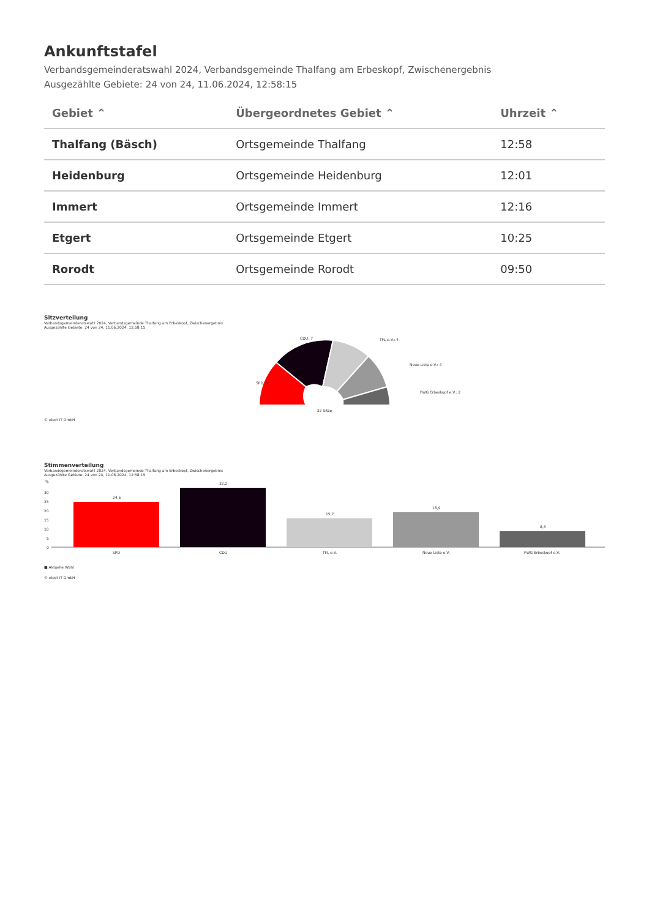Ankunftstafel
Verbandsgemeinderatswahl 2024, Verbandsgemeinde Thalfang am Erbeskopf, Zwischenergebnis
Ausgezählte Gebiete: 24 von 24, 11.06.2024, 12:58:15
| Gebiet ⌃ | Übergeordnetes Gebiet ⌃ | Uhrzeit ⌃ |
| --- | --- | --- |
| Thalfang (Bäsch) | Ortsgemeinde Thalfang | 12:58 |
| Heidenburg | Ortsgemeinde Heidenburg | 12:01 |
| Immert | Ortsgemeinde Immert | 12:16 |
| Etgert | Ortsgemeinde Etgert | 10:25 |
| Rorodt | Ortsgemeinde Rorodt | 09:50 |
Sitzverteilung
Verbandsgemeinderatswahl 2024, Verbandsgemeinde Thalfang am Erbeskopf, Zwischenergebnis
Ausgezählte Gebiete: 24 von 24, 11.06.2024, 12:58:15
SPD: 5
CDU: 7
TFL e.V.: 4
Neue Liste e.V.: 4
FWG Erbeskopf e.V.: 2
22 Sitze
© elect iT GmbH
Stimmenverteilung
Verbandsgemeinderatswahl 2024, Verbandsgemeinde Thalfang am Erbeskopf, Zwischenergebnis
Ausgezählte Gebiete: 24 von 24, 11.06.2024, 12:58:15
%
30
25
20
15
10
5
0
24,6
32,2
15,7
18,9
8,6
SPD
CDU
TFL e.V.
Neue Liste e.V.
FWG Erbeskopf e.V.
■ Aktuelle Wahl
© elect iT GmbH